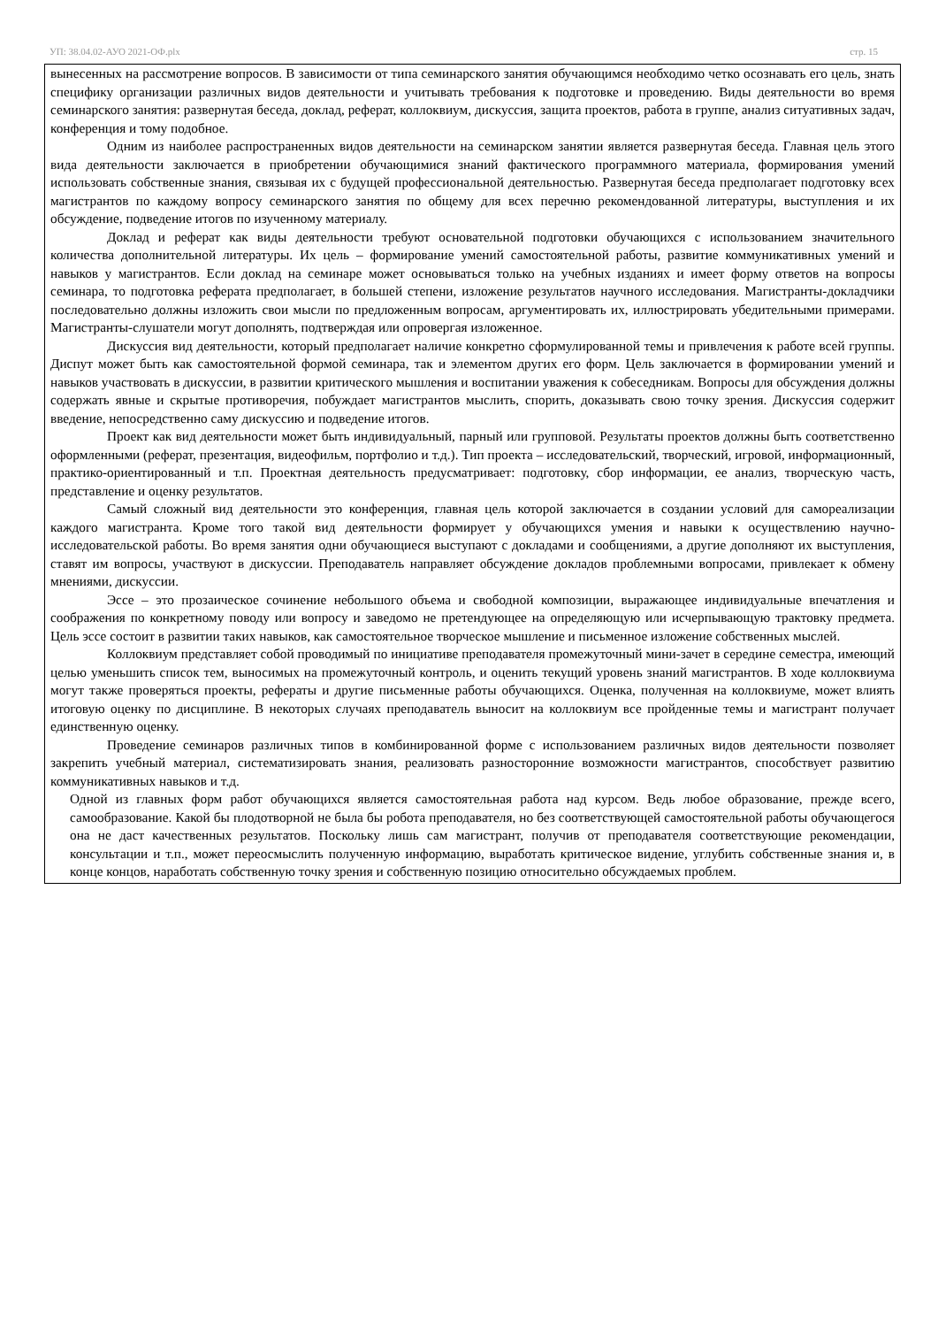УП: 38.04.02-АУО 2021-ОФ.plx стр. 15
вынесенных на рассмотрение вопросов. В зависимости от типа семинарского занятия обучающимся необходимо четко осознавать его цель, знать специфику организации различных видов деятельности и учитывать требования к подготовке и проведению. Виды деятельности во время семинарского занятия: развернутая беседа, доклад, реферат, коллоквиум, дискуссия, защита проектов, работа в группе, анализ ситуативных задач, конференция и тому подобное.
Одним из наиболее распространенных видов деятельности на семинарском занятии является развернутая беседа. Главная цель этого вида деятельности заключается в приобретении обучающимися знаний фактического программного материала, формирования умений использовать собственные знания, связывая их с будущей профессиональной деятельностью. Развернутая беседа предполагает подготовку всех магистрантов по каждому вопросу семинарского занятия по общему для всех перечню рекомендованной литературы, выступления и их обсуждение, подведение итогов по изученному материалу.
Доклад и реферат как виды деятельности требуют основательной подготовки обучающихся с использованием значительного количества дополнительной литературы. Их цель – формирование умений самостоятельной работы, развитие коммуникативных умений и навыков у магистрантов. Если доклад на семинаре может основываться только на учебных изданиях и имеет форму ответов на вопросы семинара, то подготовка реферата предполагает, в большей степени, изложение результатов научного исследования. Магистранты-докладчики последовательно должны изложить свои мысли по предложенным вопросам, аргументировать их, иллюстрировать убедительными примерами. Магистранты-слушатели могут дополнять, подтверждая или опровергая изложенное.
Дискуссия вид деятельности, который предполагает наличие конкретно сформулированной темы и привлечения к работе всей группы. Диспут может быть как самостоятельной формой семинара, так и элементом других его форм. Цель заключается в формировании умений и навыков участвовать в дискуссии, в развитии критического мышления и воспитании уважения к собеседникам. Вопросы для обсуждения должны содержать явные и скрытые противоречия, побуждает магистрантов мыслить, спорить, доказывать свою точку зрения. Дискуссия содержит введение, непосредственно саму дискуссию и подведение итогов.
Проект как вид деятельности может быть индивидуальный, парный или групповой. Результаты проектов должны быть соответственно оформленными (реферат, презентация, видеофильм, портфолио и т.д.). Тип проекта – исследовательский, творческий, игровой, информационный, практико-ориентированный и т.п. Проектная деятельность предусматривает: подготовку, сбор информации, ее анализ, творческую часть, представление и оценку результатов.
Самый сложный вид деятельности это конференция, главная цель которой заключается в создании условий для самореализации каждого магистранта. Кроме того такой вид деятельности формирует у обучающихся умения и навыки к осуществлению научно-исследовательской работы. Во время занятия одни обучающиеся выступают с докладами и сообщениями, а другие дополняют их выступления, ставят им вопросы, участвуют в дискуссии. Преподаватель направляет обсуждение докладов проблемными вопросами, привлекает к обмену мнениями, дискуссии.
Эссе – это прозаическое сочинение небольшого объема и свободной композиции, выражающее индивидуальные впечатления и соображения по конкретному поводу или вопросу и заведомо не претендующее на определяющую или исчерпывающую трактовку предмета. Цель эссе состоит в развитии таких навыков, как самостоятельное творческое мышление и письменное изложение собственных мыслей.
Коллоквиум представляет собой проводимый по инициативе преподавателя промежуточный мини-зачет в середине семестра, имеющий целью уменьшить список тем, выносимых на промежуточный контроль, и оценить текущий уровень знаний магистрантов. В ходе коллоквиума могут также проверяться проекты, рефераты и другие письменные работы обучающихся. Оценка, полученная на коллоквиуме, может влиять итоговую оценку по дисциплине. В некоторых случаях преподаватель выносит на коллоквиум все пройденные темы и магистрант получает единственную оценку.
Проведение семинаров различных типов в комбинированной форме с использованием различных видов деятельности позволяет закрепить учебный материал, систематизировать знания, реализовать разносторонние возможности магистрантов, способствует развитию коммуникативных навыков и т.д.
Одной из главных форм работ обучающихся является самостоятельная работа над курсом. Ведь любое образование, прежде всего, самообразование. Какой бы плодотворной не была бы робота преподавателя, но без соответствующей самостоятельной работы обучающегося она не даст качественных результатов. Поскольку лишь сам магистрант, получив от преподавателя соответствующие рекомендации, консультации и т.п., может переосмыслить полученную информацию, выработать критическое видение, углубить собственные знания и, в конце концов, наработать собственную точку зрения и собственную позицию относительно обсуждаемых проблем.